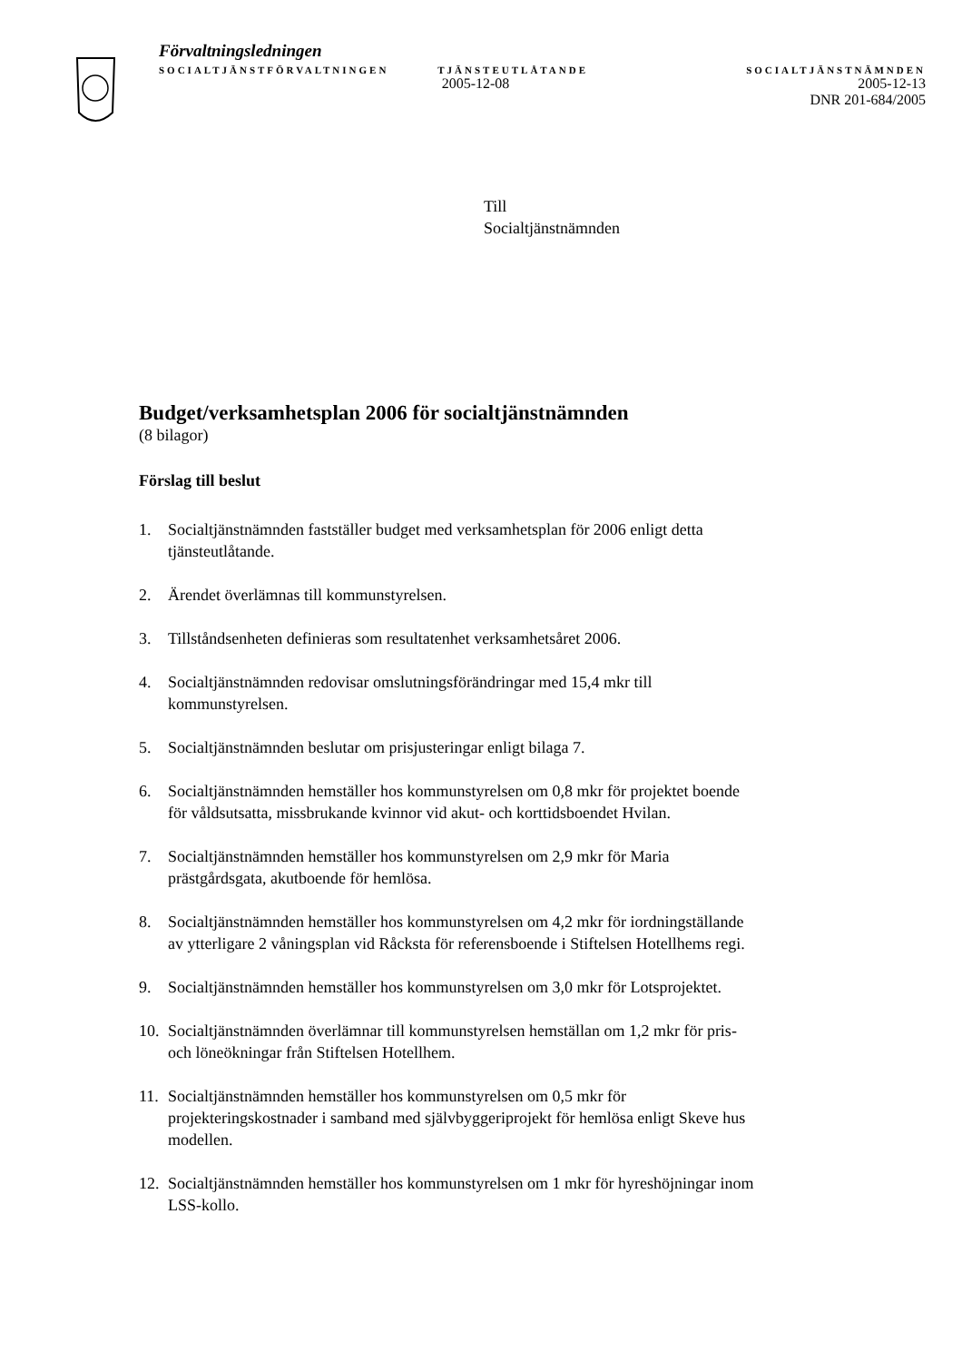Förvaltningsledningen
SOCIALTJÄNSTFÖRVALTNINGEN TJÄNSTEUTLÅTANDE SOCIALTJÄNSTNÄMNDEN
2005-12-08 2005-12-13
DNR 201-684/2005
Till
Socialtjänstnämnden
Budget/verksamhetsplan 2006 för socialtjänstnämnden
(8 bilagor)
Förslag till beslut
1. Socialtjänstnämnden fastställer budget med verksamhetsplan för 2006 enligt detta tjänsteutlåtande.
2. Ärendet överlämnas till kommunstyrelsen.
3. Tillståndsenheten definieras som resultatenhet verksamhetsåret 2006.
4. Socialtjänstnämnden redovisar omslutningsförändringar med 15,4 mkr till kommunstyrelsen.
5. Socialtjänstnämnden beslutar om prisjusteringar enligt bilaga 7.
6. Socialtjänstnämnden hemställer hos kommunstyrelsen om 0,8 mkr för projektet boende för våldsutsatta, missbrukande kvinnor vid akut- och korttidsboendet Hvilan.
7. Socialtjänstnämnden hemställer hos kommunstyrelsen om 2,9 mkr för Maria prästgårdsgata, akutboende för hemlösa.
8. Socialtjänstnämnden hemställer hos kommunstyrelsen om 4,2 mkr för iordningställande av ytterligare 2 våningsplan vid Råcksta för referensboende i Stiftelsen Hotellhems regi.
9. Socialtjänstnämnden hemställer hos kommunstyrelsen om 3,0 mkr för Lotsprojektet.
10. Socialtjänstnämnden överlämnar till kommunstyrelsen hemställan om 1,2 mkr för pris- och löneökningar från Stiftelsen Hotellhem.
11. Socialtjänstnämnden hemställer hos kommunstyrelsen om 0,5 mkr för projekteringskostnader i samband med självbyggeriprojekt för hemlösa enligt Skeve hus modellen.
12. Socialtjänstnämnden hemställer hos kommunstyrelsen om 1 mkr för hyreshöjningar inom LSS-kollo.